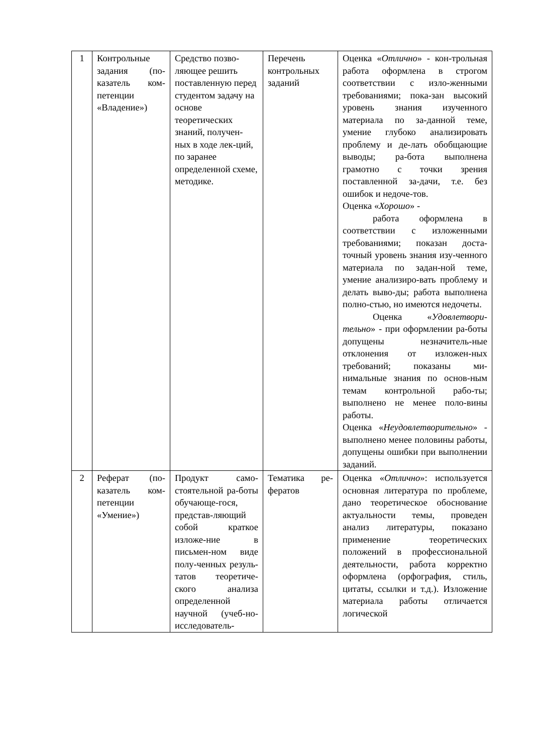| 1 | Контрольные задания (по-казатель ком-петенции «Владение») | Средство позво-ляющее решить поставленную перед студентом задачу на основе теоретических знаний, получен-ных в ходе лек-ций, по заранее определенной схеме, методике. | Перечень контрольных заданий | Оценка « Отлично » - кон-трольная работа оформлена в строгом соответствии с изло-женными требованиями; пока-зан высокий уровень знания изученного материала по за-данной теме, умение глубоко анализировать проблему и де-лать обобщающие выводы; ра-бота выполнена грамотно с точки зрения поставленной за-дачи, т.е. без ошибок и недоче-тов. Оценка « Хорошо » - работа оформлена в соответствии с изложенными требованиями; показан доста-точный уровень знания изу-ченного материала по задан-ной теме, умение анализиро-вать проблему и делать выво-ды; работа выполнена полно-стью, но имеются недочеты. Оценка « Удовлетвори-тельно » - при оформлении ра-боты допущены незначитель-ные отклонения от изложен-ных требований; показаны ми-нимальные знания по основ-ным темам контрольной рабо-ты; выполнено не менее поло-вины работы. Оценка « Неудовлетворительно » - выполнено менее половины работы, допущены ошибки при выполнении заданий. |
| 2 | Реферат (по-казатель ком-петенции «Умение») | Продукт само-стоятельной ра-боты обучающе-гося, представ-ляющий собой краткое изложе-ние в письмен-ном виде полу-ченных резуль-татов теоретиче-ского анализа определенной научной (учеб-но-исследователь- | Тематика ре-фератов | Оценка « Отлично »: используется основная литература по проблеме, дано теоретическое обоснование актуальности темы, проведен анализ литературы, показано применение теоретических положений в профессиональной деятельности, работа корректно оформлена (орфография, стиль, цитаты, ссылки и т.д.). Изложение материала работы отличается логической |